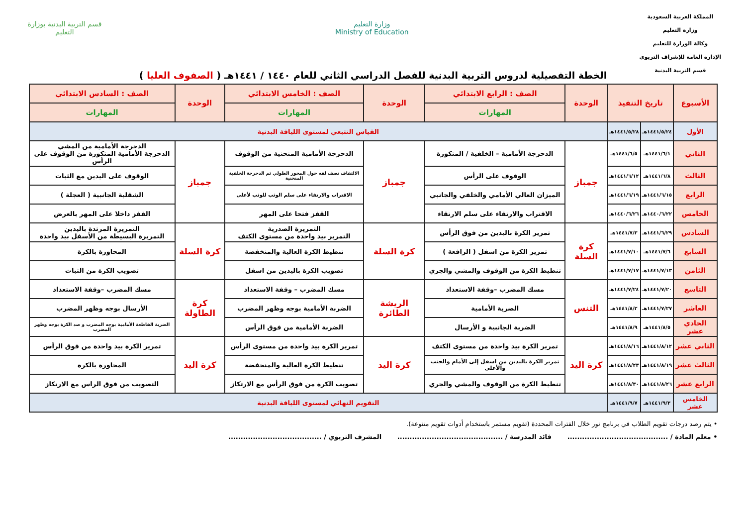المملكة العربية السعودية
وزارة التعليم
وكالة الوزارة للتعليم
الإدارة العامة للإشراف التربوي
قسم التربية البدنية
وزارة التعليم
Ministry of Education
قسم التربية البدنية بوزارة التعليم
الخطة التفصيلية لدروس التربية البدنية للفصل الدراسي الثاني للعام ١٤٤٠ / ١٤٤١هـ ( الصفوف العليا )
| الأسبوع | تاريخ التنفيذ | | الوحدة | الصف : الرابع الابتدائي | الوحدة | الصف : الخامس الابتدائي | الوحدة | الصف : السادس الابتدائي |
| --- | --- | --- | --- | --- | --- | --- | --- | --- |
| | | | | المهارات | | المهارات | | المهارات |
| الأول | ١٤٤١/٥/٢٤هـ | ١٤٤١/٥/٢٨هـ | القياس التتبعي لمستوى اللياقة البدنية | | | | | |
| الثاني | ١٤٤١/٦/١هـ | ١٤٤١/٦/٥هـ | جمباز | الدحرجة الأمامية – الخلفية / المتكورة | جمباز | الدحرجة الأمامية المنحنية من الوقوف | جمباز | الدحرجة الأمامية من المشي الدحرجة الأمامية المتكورة من الوقوف على الرأس |
| الثالث | ١٤٤١/٦/٨هـ | ١٤٤١/٦/١٢هـ | | الوقوف على الرأس | | الالتفاف نصف لفه حول المحور الطولي ثم الدحرجة الخلفية المنحنية | | الوقوف على اليدين مع الثبات |
| الرابع | ١٤٤١/٦/١٥هـ | ١٤٤١/٦/١٩هـ | | الميزان العالي الأمامي والخلفي والجانبي | | الاقتراب والارتقاء على سلم الوثب للوثب لأعلى | | الشقلبة الجانبية ( العجلة ) |
| الخامس | ١٤٤٠/٦/٢٢هـ | ١٤٤٠/٦/٢٦هـ | | الاقتراب والارتقاء على سلم الارتقاء | | القفز فتحا على المهر | | القفز داخلا على المهر بالعرض |
| السادس | ١٤٤١/٦/٢٩هـ | ١٤٤١/٧/٣هـ | كرة السلة | تمرير الكرة باليدين من فوق الرأس | كرة السلة | التمريرة الصدرية التمرير بيد واحدة من مستوى الكتف | كرة السلة | التمريرة المرتدة باليدين التمريرة البسيطة من الأسفل بيد واحدة |
| السابع | ١٤٤١/٧/٦هـ | ١٤٤١/٧/١٠هـ | | تمرير الكرة من اسفل ( الرافعة ) | | تنطيط الكرة العالية والمنخفضة | | المحاورة بالكرة |
| الثامن | ١٤٤١/٧/١٣هـ | ١٤٤١/٧/١٧هـ | | تنطيط الكرة من الوقوف والمشي والجري | | تصويب الكرة باليدين من اسفل | | تصويب الكرة من الثبات |
| التاسع | ١٤٤١/٧/٢٠هـ | ١٤٤١/٧/٢٤هـ | التنس | مسك المضرب –وقفة الاستعداد | الريشة الطائرة | مسك المضرب – وقفة الاستعداد | كرة الطاولة | مسك المضرب –وقفة الاستعداد |
| العاشر | ١٤٤١/٧/٢٧هـ | ١٤٤١/٨/٢هـ | | الضربة الأمامية | | الضربة الأمامية بوجه وظهر المضرب | | الأرسال بوجه وظهر المضرب |
| الحادي عشر | ١٤٤١/٨/٥هـ | ١٤٤١/٨/٩هـ | | الضربة الجانبية و الأرسال | | الضربة الأمامية من فوق الرأس | | الضربة القاطعة الأمامية بوجه المضرب و صد الكرة بوجه وظهر المضرب |
| الثاني عشر | ١٤٤١/٨/١٢هـ | ١٤٤١/٨/١٦هـ | كرة اليد | تمرير الكرة بيد واحدة من مستوى الكتف | كرة اليد | تمرير الكرة بيد واحدة من مستوى الرأس | كرة اليد | تمرير الكرة بيد واحدة من فوق الرأس |
| الثالث عشر | ١٤٤١/٨/١٩هـ | ١٤٤١/٨/٢٣هـ | | تمرير الكرة باليدين من اسفل إلى الأمام والجنب والأعلى | | تنطيط الكرة العالية والمنخفضة | | المحاورة بالكرة |
| الرابع عشر | ١٤٤١/٨/٢٦هـ | ١٤٤١/٨/٣٠هـ | | تنطيط الكرة من الوقوف والمشي والجري | | تصويب الكرة من فوق الرأس مع الارتكاز | | التصويب من فوق الراس مع الارتكاز |
| الخامس عشر | ١٤٤١/٩/٣هـ | ١٤٤١/٩/٧هـ | التقويم النهائي لمستوى اللياقة البدنية | | | | | |
• يتم رصد درجات تقويم الطلاب في برنامج نور خلال الفترات المحددة (تقويم مستمر باستخدام أدوات تقويم متنوعة).
• معلم المادة / ......................................... قائد المدرسة / ........................................... المشرف التربوي / ......................................